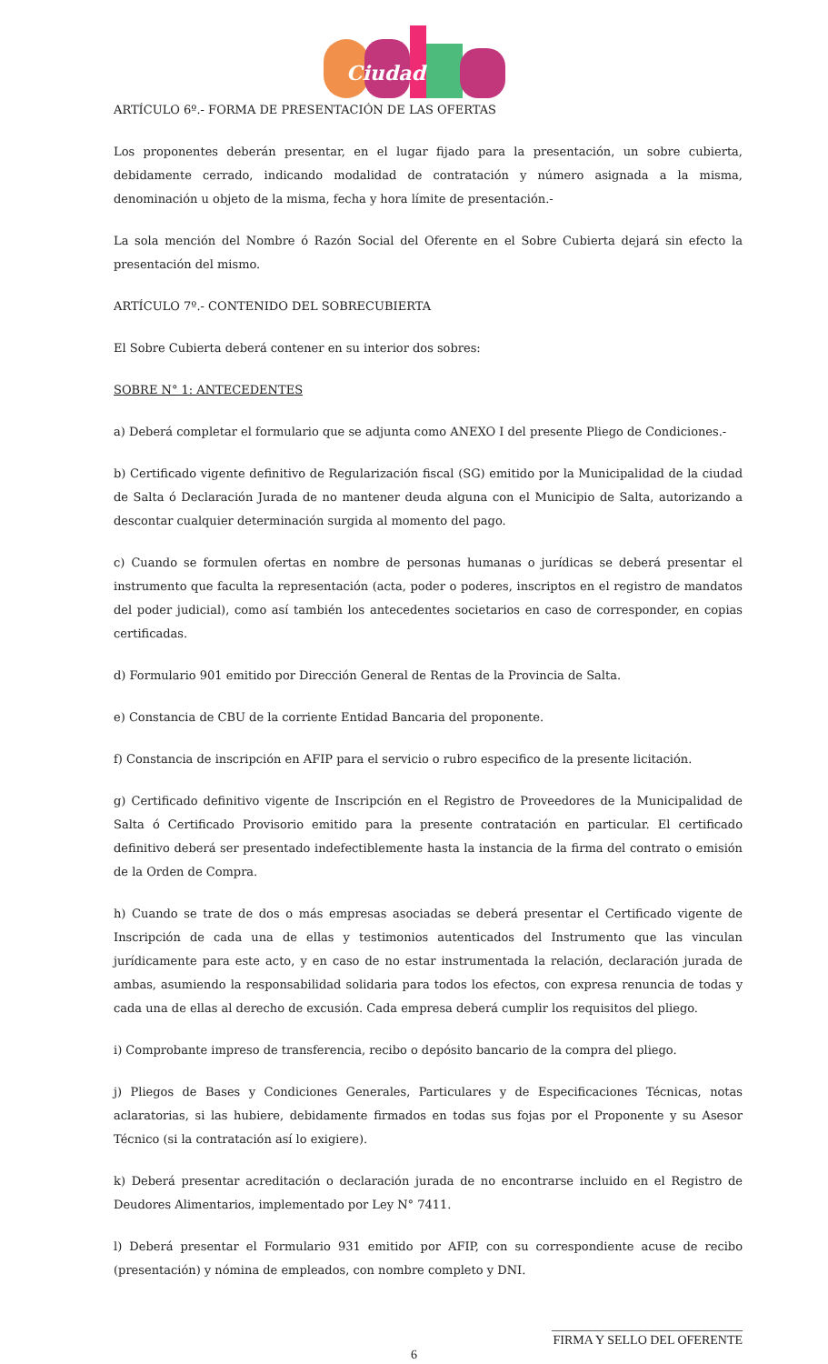Ciudad
ARTÍCULO 6º.- FORMA DE PRESENTACIÓN DE LAS OFERTAS
Los proponentes deberán presentar, en el lugar fijado para la presentación, un sobre cubierta, debidamente cerrado, indicando modalidad de contratación y número asignada a la misma, denominación u objeto de la misma, fecha y hora límite de presentación.-
La sola mención del Nombre ó Razón Social del Oferente en el Sobre Cubierta dejará sin efecto la presentación del mismo.
ARTÍCULO 7º.- CONTENIDO DEL SOBRECUBIERTA
El Sobre Cubierta deberá contener en su interior dos sobres:
SOBRE N° 1: ANTECEDENTES
a) Deberá completar el formulario que se adjunta como ANEXO I del presente Pliego de Condiciones.-
b) Certificado vigente definitivo de Regularización fiscal (SG) emitido por la Municipalidad de la ciudad de Salta ó Declaración Jurada de no mantener deuda alguna con el Municipio de Salta, autorizando a descontar cualquier determinación surgida al momento del pago.
c) Cuando se formulen ofertas en nombre de personas humanas o jurídicas se deberá presentar el instrumento que faculta la representación (acta, poder o poderes, inscriptos en el registro de mandatos del poder judicial), como así también los antecedentes societarios en caso de corresponder, en copias certificadas.
d) Formulario 901 emitido por Dirección General de Rentas de la Provincia de Salta.
e) Constancia de CBU de la corriente Entidad Bancaria del proponente.
f) Constancia de inscripción en AFIP para el servicio o rubro especifico de la presente licitación.
g) Certificado definitivo vigente de Inscripción en el Registro de Proveedores de la Municipalidad de Salta ó Certificado Provisorio emitido para la presente contratación en particular. El certificado definitivo deberá ser presentado indefectiblemente hasta la instancia de la firma del contrato o emisión de la Orden de Compra.
h) Cuando se trate de dos o más empresas asociadas se deberá presentar el Certificado vigente de Inscripción de cada una de ellas y testimonios autenticados del Instrumento que las vinculan jurídicamente para este acto, y en caso de no estar instrumentada la relación, declaración jurada de ambas, asumiendo la responsabilidad solidaria para todos los efectos, con expresa renuncia de todas y cada una de ellas al derecho de excusión. Cada empresa deberá cumplir los requisitos del pliego.
i) Comprobante impreso de transferencia, recibo o depósito bancario de la compra del pliego.
j) Pliegos de Bases y Condiciones Generales, Particulares y de Especificaciones Técnicas, notas aclaratorias, si las hubiere, debidamente firmados en todas sus fojas por el Proponente y su Asesor Técnico (si la contratación así lo exigiere).
k) Deberá presentar acreditación o declaración jurada de no encontrarse incluido en el Registro de Deudores Alimentarios, implementado por Ley N° 7411.
l) Deberá presentar el Formulario 931 emitido por AFIP, con su correspondiente acuse de recibo (presentación) y nómina de empleados, con nombre completo y DNI.
______________________________
FIRMA Y SELLO DEL OFERENTE
6